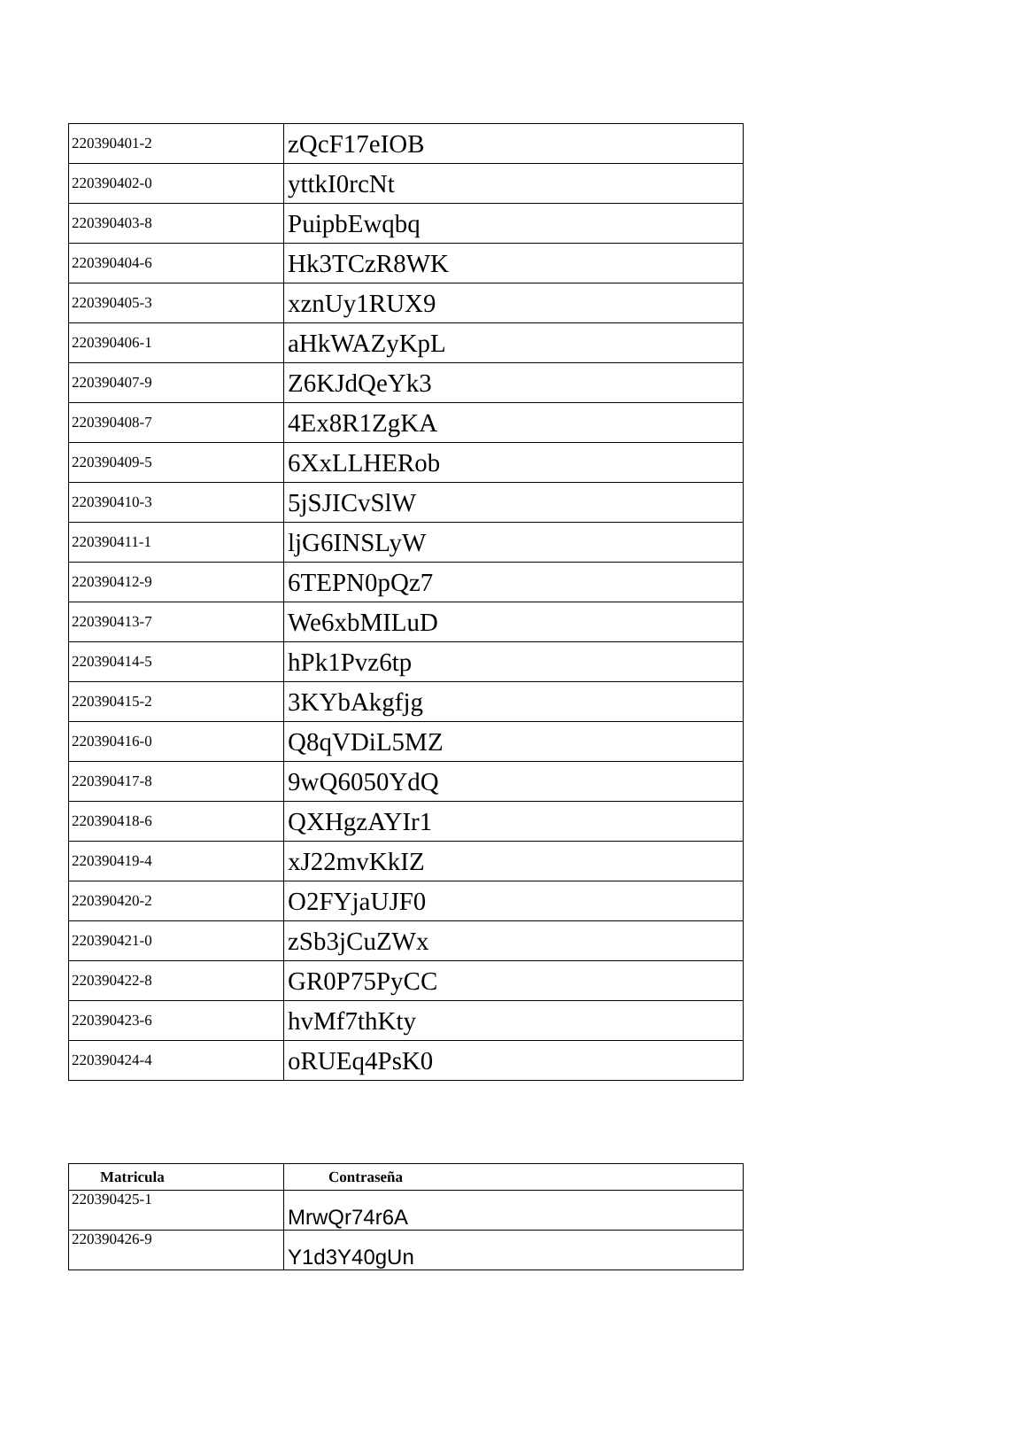| 220390401-2 | zQcF17eIOB |
| 220390402-0 | yttkI0rcNt |
| 220390403-8 | PuipbEwqbq |
| 220390404-6 | Hk3TCzR8WK |
| 220390405-3 | xznUy1RUX9 |
| 220390406-1 | aHkWAZyKpL |
| 220390407-9 | Z6KJdQeYk3 |
| 220390408-7 | 4Ex8R1ZgKA |
| 220390409-5 | 6XxLLHERob |
| 220390410-3 | 5jSJICvSlW |
| 220390411-1 | ljG6INSLyW |
| 220390412-9 | 6TEPN0pQz7 |
| 220390413-7 | We6xbMILuD |
| 220390414-5 | hPk1Pvz6tp |
| 220390415-2 | 3KYbAkgfjg |
| 220390416-0 | Q8qVDiL5MZ |
| 220390417-8 | 9wQ6050YdQ |
| 220390418-6 | QXHgzAYIr1 |
| 220390419-4 | xJ22mvKkIZ |
| 220390420-2 | O2FYjaUJF0 |
| 220390421-0 | zSb3jCuZWx |
| 220390422-8 | GR0P75PyCC |
| 220390423-6 | hvMf7thKty |
| 220390424-4 | oRUEq4PsK0 |
| Matricula | Contraseña |
| --- | --- |
| 220390425-1 | MrwQr74r6A |
| 220390426-9 | Y1d3Y40gUn |